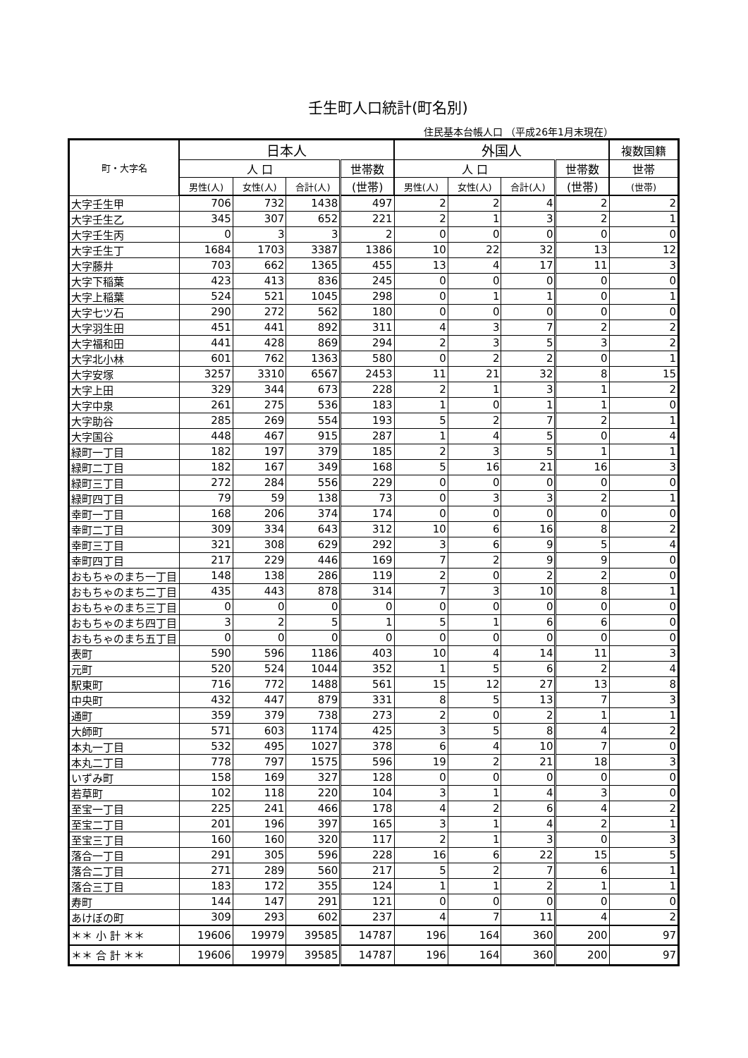壬生町人口統計(町名別)
住民基本台帳人口 （平成26年1月末現在）
| 町・大字名 | 日本人 | | | | 外国人 | | | | 複数国籍 |
| --- | --- | --- | --- | --- | --- | --- | --- | --- | --- |
| | 人 口 | | | 世帯数 | 人 口 | | | 世帯数 | 世帯 |
| | 男性(人) | 女性(人) | 合計(人) | (世帯) | 男性(人) | 女性(人) | 合計(人) | (世帯) | (世帯) |
| 大字壬生甲 | 706 | 732 | 1438 | 497 | 2 | 2 | 4 | 2 | 2 |
| 大字壬生乙 | 345 | 307 | 652 | 221 | 2 | 1 | 3 | 2 | 1 |
| 大字壬生丙 | 0 | 3 | 3 | 2 | 0 | 0 | 0 | 0 | 0 |
| 大字壬生丁 | 1684 | 1703 | 3387 | 1386 | 10 | 22 | 32 | 13 | 12 |
| 大字藤井 | 703 | 662 | 1365 | 455 | 13 | 4 | 17 | 11 | 3 |
| 大字下稲葉 | 423 | 413 | 836 | 245 | 0 | 0 | 0 | 0 | 0 |
| 大字上稲葉 | 524 | 521 | 1045 | 298 | 0 | 1 | 1 | 0 | 1 |
| 大字七ツ石 | 290 | 272 | 562 | 180 | 0 | 0 | 0 | 0 | 0 |
| 大字羽生田 | 451 | 441 | 892 | 311 | 4 | 3 | 7 | 2 | 2 |
| 大字福和田 | 441 | 428 | 869 | 294 | 2 | 3 | 5 | 3 | 2 |
| 大字北小林 | 601 | 762 | 1363 | 580 | 0 | 2 | 2 | 0 | 1 |
| 大字安塚 | 3257 | 3310 | 6567 | 2453 | 11 | 21 | 32 | 8 | 15 |
| 大字上田 | 329 | 344 | 673 | 228 | 2 | 1 | 3 | 1 | 2 |
| 大字中泉 | 261 | 275 | 536 | 183 | 1 | 0 | 1 | 1 | 0 |
| 大字助谷 | 285 | 269 | 554 | 193 | 5 | 2 | 7 | 2 | 1 |
| 大字国谷 | 448 | 467 | 915 | 287 | 1 | 4 | 5 | 0 | 4 |
| 緑町一丁目 | 182 | 197 | 379 | 185 | 2 | 3 | 5 | 1 | 1 |
| 緑町二丁目 | 182 | 167 | 349 | 168 | 5 | 16 | 21 | 16 | 3 |
| 緑町三丁目 | 272 | 284 | 556 | 229 | 0 | 0 | 0 | 0 | 0 |
| 緑町四丁目 | 79 | 59 | 138 | 73 | 0 | 3 | 3 | 2 | 1 |
| 幸町一丁目 | 168 | 206 | 374 | 174 | 0 | 0 | 0 | 0 | 0 |
| 幸町二丁目 | 309 | 334 | 643 | 312 | 10 | 6 | 16 | 8 | 2 |
| 幸町三丁目 | 321 | 308 | 629 | 292 | 3 | 6 | 9 | 5 | 4 |
| 幸町四丁目 | 217 | 229 | 446 | 169 | 7 | 2 | 9 | 9 | 0 |
| おもちゃのまち一丁目 | 148 | 138 | 286 | 119 | 2 | 0 | 2 | 2 | 0 |
| おもちゃのまち二丁目 | 435 | 443 | 878 | 314 | 7 | 3 | 10 | 8 | 1 |
| おもちゃのまち三丁目 | 0 | 0 | 0 | 0 | 0 | 0 | 0 | 0 | 0 |
| おもちゃのまち四丁目 | 3 | 2 | 5 | 1 | 5 | 1 | 6 | 6 | 0 |
| おもちゃのまち五丁目 | 0 | 0 | 0 | 0 | 0 | 0 | 0 | 0 | 0 |
| 表町 | 590 | 596 | 1186 | 403 | 10 | 4 | 14 | 11 | 3 |
| 元町 | 520 | 524 | 1044 | 352 | 1 | 5 | 6 | 2 | 4 |
| 駅東町 | 716 | 772 | 1488 | 561 | 15 | 12 | 27 | 13 | 8 |
| 中央町 | 432 | 447 | 879 | 331 | 8 | 5 | 13 | 7 | 3 |
| 通町 | 359 | 379 | 738 | 273 | 2 | 0 | 2 | 1 | 1 |
| 大師町 | 571 | 603 | 1174 | 425 | 3 | 5 | 8 | 4 | 2 |
| 本丸一丁目 | 532 | 495 | 1027 | 378 | 6 | 4 | 10 | 7 | 0 |
| 本丸二丁目 | 778 | 797 | 1575 | 596 | 19 | 2 | 21 | 18 | 3 |
| いずみ町 | 158 | 169 | 327 | 128 | 0 | 0 | 0 | 0 | 0 |
| 若草町 | 102 | 118 | 220 | 104 | 3 | 1 | 4 | 3 | 0 |
| 至宝一丁目 | 225 | 241 | 466 | 178 | 4 | 2 | 6 | 4 | 2 |
| 至宝二丁目 | 201 | 196 | 397 | 165 | 3 | 1 | 4 | 2 | 1 |
| 至宝三丁目 | 160 | 160 | 320 | 117 | 2 | 1 | 3 | 0 | 3 |
| 落合一丁目 | 291 | 305 | 596 | 228 | 16 | 6 | 22 | 15 | 5 |
| 落合二丁目 | 271 | 289 | 560 | 217 | 5 | 2 | 7 | 6 | 1 |
| 落合三丁目 | 183 | 172 | 355 | 124 | 1 | 1 | 2 | 1 | 1 |
| 寿町 | 144 | 147 | 291 | 121 | 0 | 0 | 0 | 0 | 0 |
| あけぼの町 | 309 | 293 | 602 | 237 | 4 | 7 | 11 | 4 | 2 |
| ＊＊ 小 計 ＊＊ | 19606 | 19979 | 39585 | 14787 | 196 | 164 | 360 | 200 | 97 |
| ＊＊ 合 計 ＊＊ | 19606 | 19979 | 39585 | 14787 | 196 | 164 | 360 | 200 | 97 |